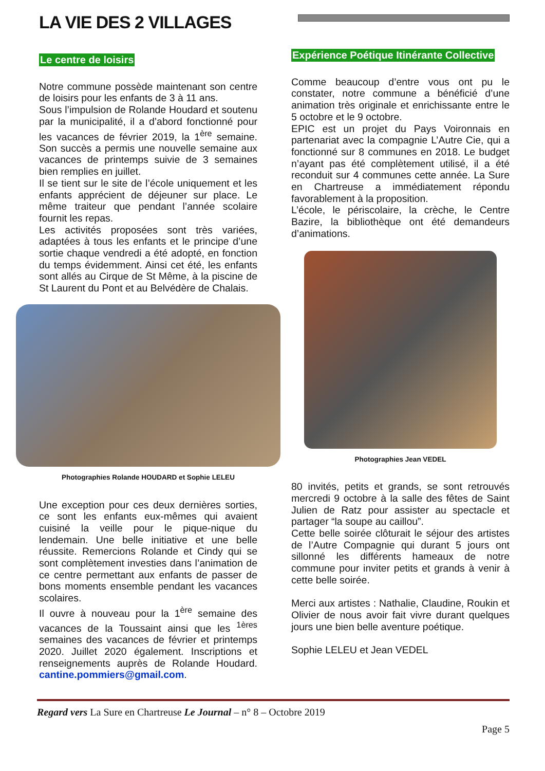LA VIE DES 2 VILLAGES
Le centre de loisirs
Notre commune possède maintenant son centre de loisirs pour les enfants de 3 à 11 ans.
Sous l’impulsion de Rolande Houdard et soutenu par la municipalité, il a d’abord fonctionné pour les vacances de février 2019, la 1<sup>ère</sup> semaine. Son succès a permis une nouvelle semaine aux vacances de printemps suivie de 3 semaines bien remplies en juillet.
Il se tient sur le site de l’école uniquement et les enfants apprécient de déjeuner sur place. Le même traiteur que pendant l’année scolaire fournit les repas.
Les activités proposées sont très variées, adaptées à tous les enfants et le principe d’une sortie chaque vendredi a été adopté, en fonction du temps évidemment. Ainsi cet été, les enfants sont allés au Cirque de St Même, à la piscine de St Laurent du Pont et au Belvédère de Chalais.
Photographies Rolande HOUDARD et Sophie LELEU
Une exception pour ces deux dernières sorties, ce sont les enfants eux-mêmes qui avaient cuisiné la veille pour le pique-nique du lendemain. Une belle initiative et une belle réussite. Remercions Rolande et Cindy qui se sont complètement investies dans l’animation de ce centre permettant aux enfants de passer de bons moments ensemble pendant les vacances scolaires.
Il ouvre à nouveau pour la 1<sup>ère</sup> semaine des vacances de la Toussaint ainsi que les <sup>1ères</sup> semaines des vacances de février et printemps 2020. Juillet 2020 également. Inscriptions et renseignements auprès de Rolande Houdard. cantine.pommiers@gmail.com.
Expérience Poétique Itinérante Collective
Comme beaucoup d’entre vous ont pu le constater, notre commune a bénéficié d’une animation très originale et enrichissante entre le 5 octobre et le 9 octobre.
EPIC est un projet du Pays Voironnais en partenariat avec la compagnie L’Autre Cie, qui a fonctionné sur 8 communes en 2018. Le budget n’ayant pas été complètement utilisé, il a été reconduit sur 4 communes cette année. La Sure en Chartreuse a immédiatement répondu favorablement à la proposition.
L’école, le périscolaire, la crèche, le Centre Bazire, la bibliothèque ont été demandeurs d’animations.
Photographies Jean VEDEL
80 invités, petits et grands, se sont retrouvés mercredi 9 octobre à la salle des fêtes de Saint Julien de Ratz pour assister au spectacle et partager “la soupe au caillou”.
Cette belle soirée clôturait le séjour des artistes de l’Autre Compagnie qui durant 5 jours ont sillonné les différents hameaux de notre commune pour inviter petits et grands à venir à cette belle soirée.
Merci aux artistes : Nathalie, Claudine, Roukin et Olivier de nous avoir fait vivre durant quelques jours une bien belle aventure poétique.
Sophie LELEU et Jean VEDEL
Regard vers La Sure en Chartreuse Le Journal – n° 8 – Octobre 2019
Page 5